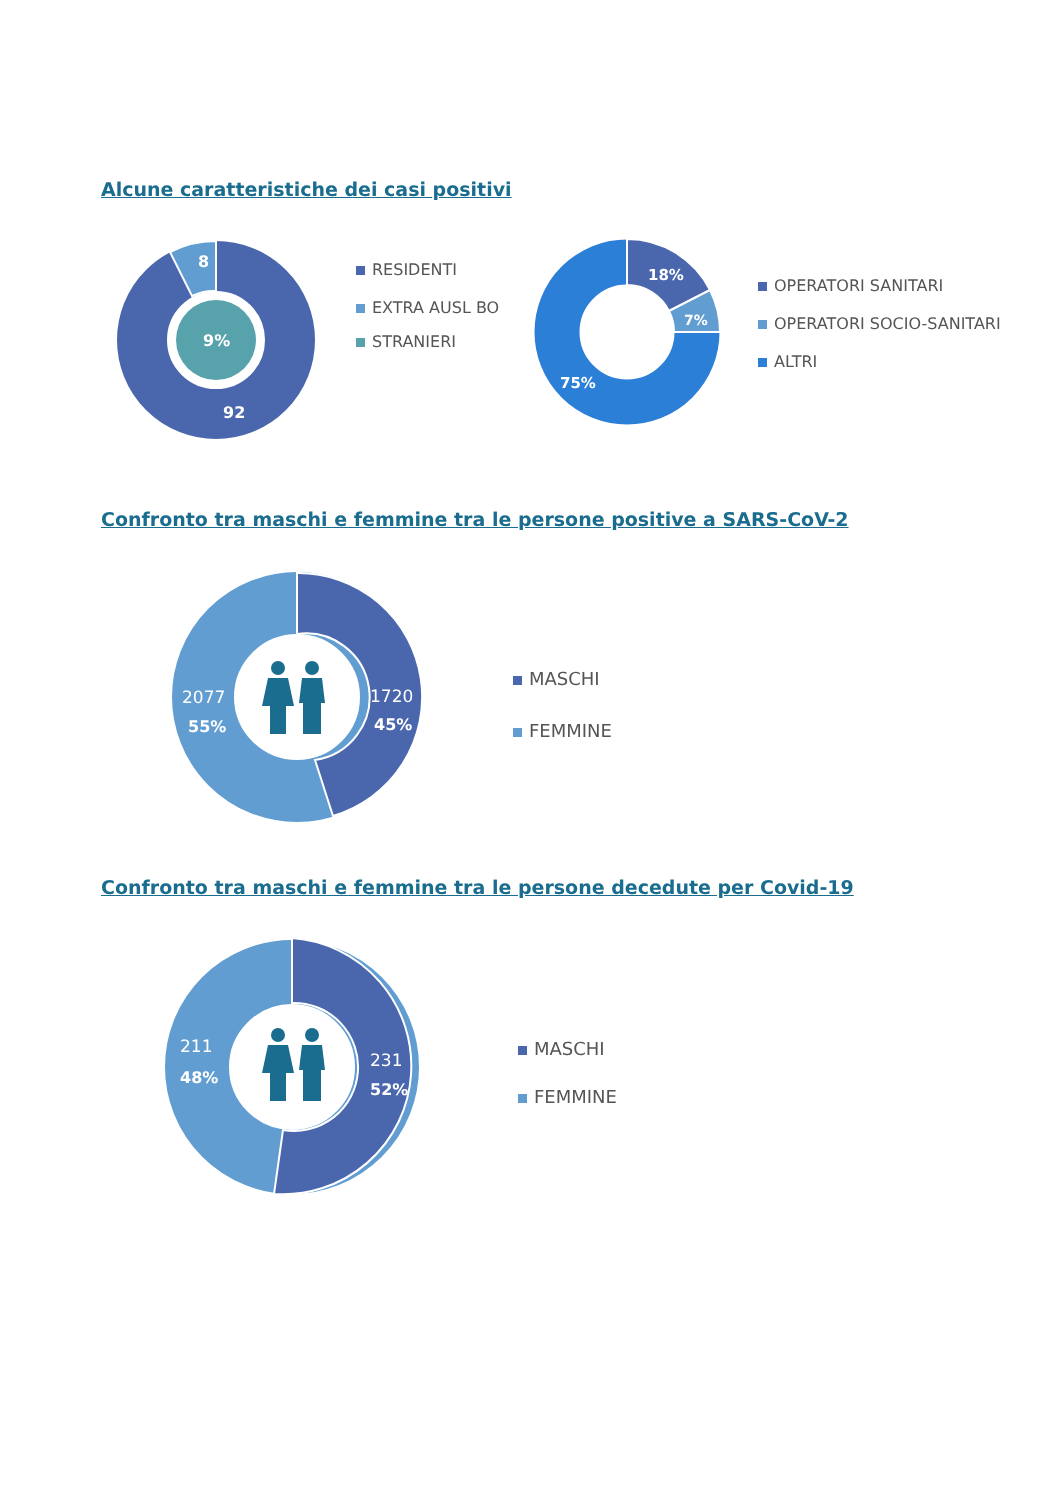Alcune caratteristiche dei casi positivi
8
9%
92
RESIDENTI
EXTRA AUSL BO
STRANIERI
18%
7%
75%
OPERATORI SANITARI
OPERATORI SOCIO-SANITARI
ALTRI
Confronto tra maschi e femmine tra le persone positive a SARS-CoV-2
2077
55%
1720
45%
MASCHI
FEMMINE
Confronto tra maschi e femmine tra le persone decedute per Covid-19
211
48%
231
52%
MASCHI
FEMMINE